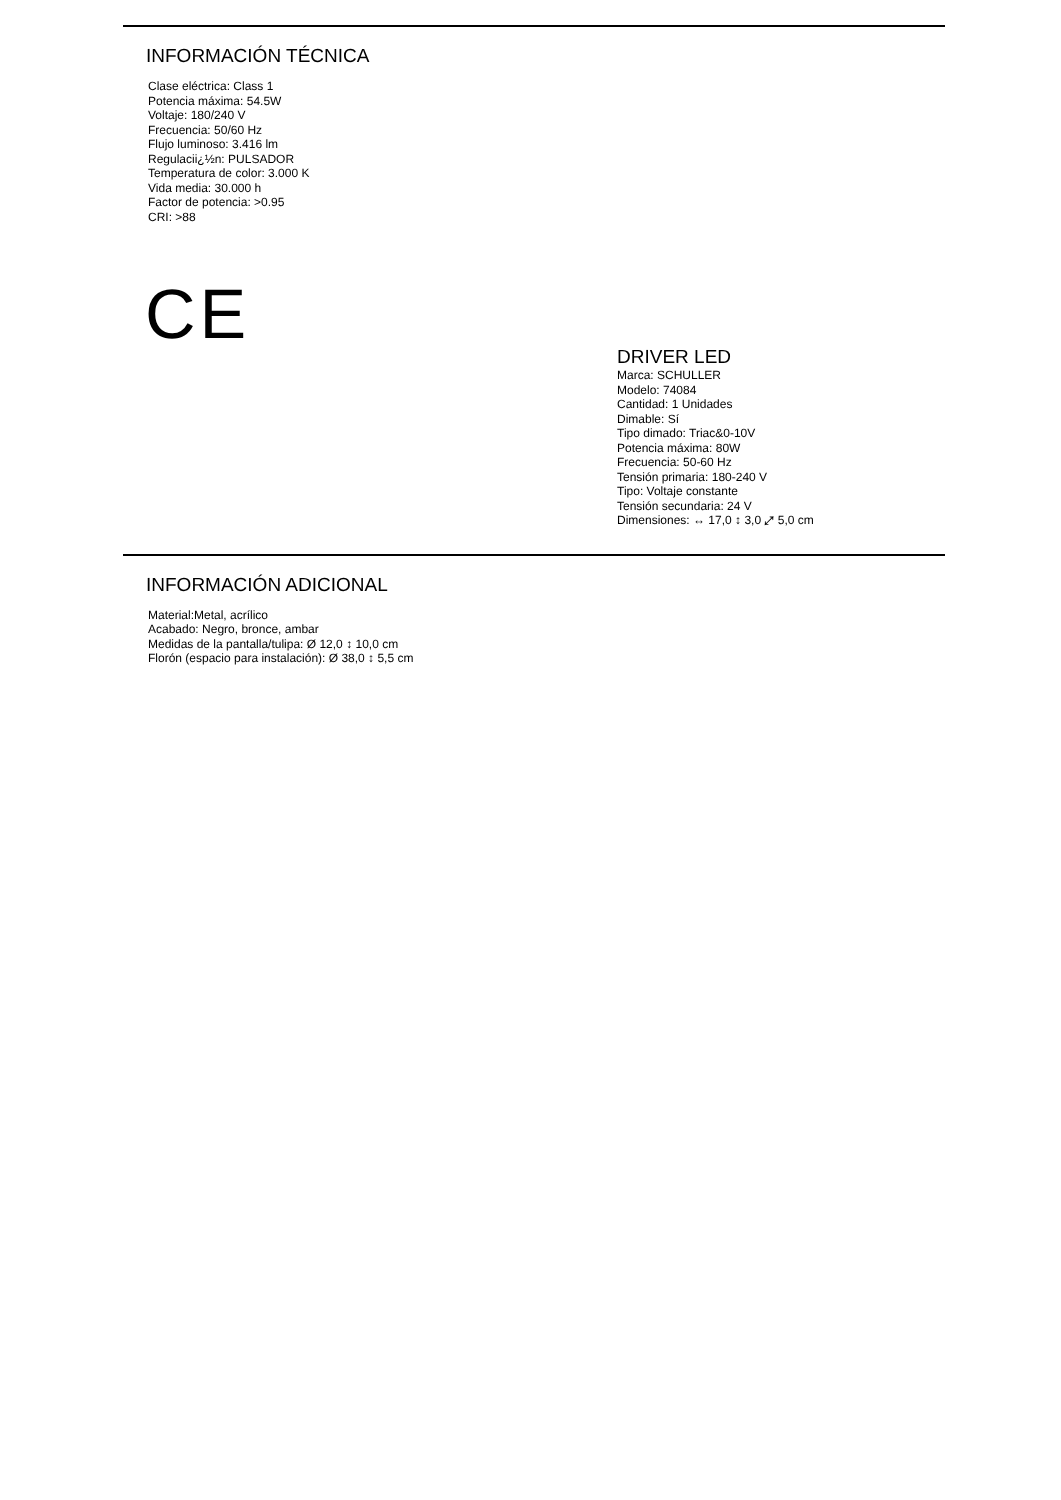INFORMACIÓN TÉCNICA
Clase eléctrica: Class 1
Potencia máxima: 54.5W
Voltaje: 180/240 V
Frecuencia: 50/60 Hz
Flujo luminoso: 3.416 lm
Regulacii¿½n: PULSADOR
Temperatura de color: 3.000 K
Vida media: 30.000 h
Factor de potencia: >0.95
CRI: >88
CE
DRIVER LED
Marca: SCHULLER
Modelo: 74084
Cantidad: 1 Unidades
Dimable: Sí
Tipo dimado: Triac&0-10V
Potencia máxima: 80W
Frecuencia: 50-60 Hz
Tensión primaria: 180-240 V
Tipo: Voltaje constante
Tensión secundaria: 24 V
Dimensiones: ↔ 17,0 ↕ 3,0 ⤢ 5,0 cm
INFORMACIÓN ADICIONAL
Material:Metal, acrílico
Acabado: Negro, bronce, ambar
Medidas de la pantalla/tulipa: Ø 12,0 ↕ 10,0 cm
Florón (espacio para instalación): Ø 38,0 ↕ 5,5 cm